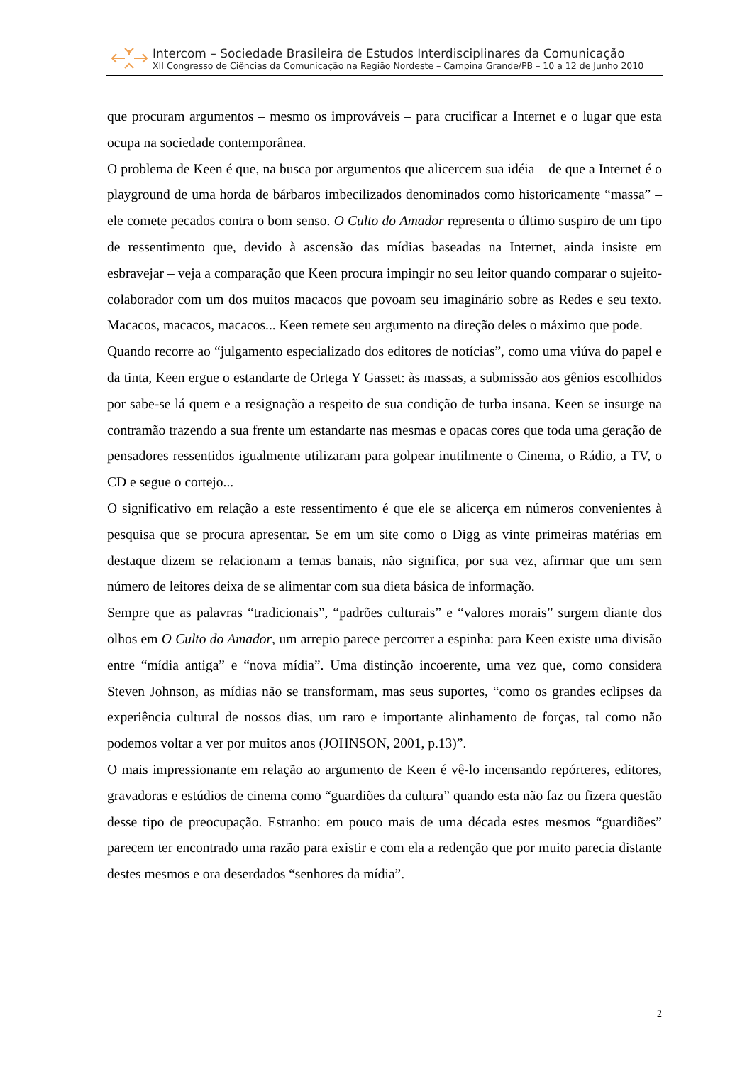Intercom – Sociedade Brasileira de Estudos Interdisciplinares da Comunicação
XII Congresso de Ciências da Comunicação na Região Nordeste – Campina Grande/PB – 10 a 12 de Junho 2010
que procuram argumentos – mesmo os improváveis – para crucificar a Internet e o lugar que esta ocupa na sociedade contemporânea.
O problema de Keen é que, na busca por argumentos que alicercem sua idéia – de que a Internet é o playground de uma horda de bárbaros imbecilizados denominados como historicamente “massa” – ele comete pecados contra o bom senso. O Culto do Amador representa o último suspiro de um tipo de ressentimento que, devido à ascensão das mídias baseadas na Internet, ainda insiste em esbravejar – veja a comparação que Keen procura impingir no seu leitor quando comparar o sujeito-colaborador com um dos muitos macacos que povoam seu imaginário sobre as Redes e seu texto. Macacos, macacos, macacos... Keen remete seu argumento na direção deles o máximo que pode.
Quando recorre ao “julgamento especializado dos editores de notícias”, como uma viúva do papel e da tinta, Keen ergue o estandarte de Ortega Y Gasset: às massas, a submissão aos gênios escolhidos por sabe-se lá quem e a resignação a respeito de sua condição de turba insana. Keen se insurge na contramão trazendo a sua frente um estandarte nas mesmas e opacas cores que toda uma geração de pensadores ressentidos igualmente utilizaram para golpear inutilmente o Cinema, o Rádio, a TV, o CD e segue o cortejo...
O significativo em relação a este ressentimento é que ele se alicerça em números convenientes à pesquisa que se procura apresentar. Se em um site como o Digg as vinte primeiras matérias em destaque dizem se relacionam a temas banais, não significa, por sua vez, afirmar que um sem número de leitores deixa de se alimentar com sua dieta básica de informação.
Sempre que as palavras “tradicionais”, “padrões culturais” e “valores morais” surgem diante dos olhos em O Culto do Amador, um arrepio parece percorrer a espinha: para Keen existe uma divisão entre “mídia antiga” e “nova mídia”. Uma distinção incoerente, uma vez que, como considera Steven Johnson, as mídias não se transformam, mas seus suportes, “como os grandes eclipses da experiência cultural de nossos dias, um raro e importante alinhamento de forças, tal como não podemos voltar a ver por muitos anos (JOHNSON, 2001, p.13)”.
O mais impressionante em relação ao argumento de Keen é vê-lo incensando repórteres, editores, gravadoras e estúdios de cinema como “guardiões da cultura” quando esta não faz ou fizera questão desse tipo de preocupação. Estranho: em pouco mais de uma década estes mesmos “guardiões” parecem ter encontrado uma razão para existir e com ela a redenção que por muito parecia distante destes mesmos e ora deserdados “senhores da mídia”.
2